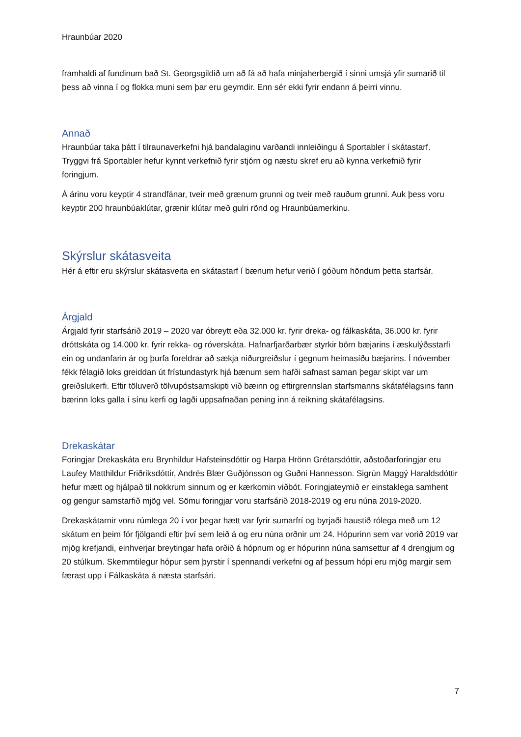Hraunbúar 2020
framhaldi af fundinum bað St. Georgsgildið um að fá að hafa minjaherbergið í sinni umsjá yfir sumarið til þess að vinna í og flokka muni sem þar eru geymdir. Enn sér ekki fyrir endann á þeirri vinnu.
Annað
Hraunbúar taka þátt í tilraunaverkefni hjá bandalaginu varðandi innleiðingu á Sportabler í skátastarf. Tryggvi frá Sportabler hefur kynnt verkefnið fyrir stjórn og næstu skref eru að kynna verkefnið fyrir foringjum.
Á árinu voru keyptir 4 strandfánar, tveir með grænum grunni og tveir með rauðum grunni. Auk þess voru keyptir 200 hraunbúaklútar, grænir klútar með gulri rönd og Hraunbúamerkinu.
Skýrslur skátasveita
Hér á eftir eru skýrslur skátasveita en skátastarf í bænum hefur verið í góðum höndum þetta starfsár.
Árgjald
Árgjald fyrir starfsárið 2019 – 2020 var óbreytt eða 32.000 kr. fyrir dreka- og fálkaskáta, 36.000 kr. fyrir dróttskáta og 14.000 kr. fyrir rekka- og róverskáta. Hafnarfjarðarbær styrkir börn bæjarins í æskulýðsstarfi ein og undanfarin ár og þurfa foreldrar að sækja niðurgreiðslur í gegnum heimasíðu bæjarins. Í nóvember fékk félagið loks greiddan út frístundastyrk hjá bænum sem hafði safnast saman þegar skipt var um greiðslukerfi. Eftir töluverð tölvupóstsamskipti við bæinn og eftirgrennslan starfsmanns skátafélagsins fann bærinn loks galla í sínu kerfi og lagði uppsafnaðan pening inn á reikning skátafélagsins.
Drekaskátar
Foringjar Drekaskáta eru Brynhildur Hafsteinsdóttir og Harpa Hrönn Grétarsdóttir, aðstoðarforingjar eru Laufey Matthildur Friðriksdóttir, Andrés Blær Guðjónsson og Guðni Hannesson. Sigrún Maggý Haraldsdóttir hefur mætt og hjálpað til nokkrum sinnum og er kærkomin viðbót. Foringjateymið er einstaklega samhent og gengur samstarfið mjög vel. Sömu foringjar voru starfsárið 2018-2019 og eru núna 2019-2020.
Drekaskátarnir voru rúmlega 20 í vor þegar hætt var fyrir sumarfrí og byrjaði haustið rólega með um 12 skátum en þeim fór fjölgandi eftir því sem leið á og eru núna orðnir um 24. Hópurinn sem var vorið 2019 var mjög krefjandi, einhverjar breytingar hafa orðið á hópnum og er hópurinn núna samsettur af 4 drengjum og 20 stúlkum. Skemmtilegur hópur sem þyrstir í spennandi verkefni og af þessum hópi eru mjög margir sem færast upp í Fálkaskáta á næsta starfsári.
7